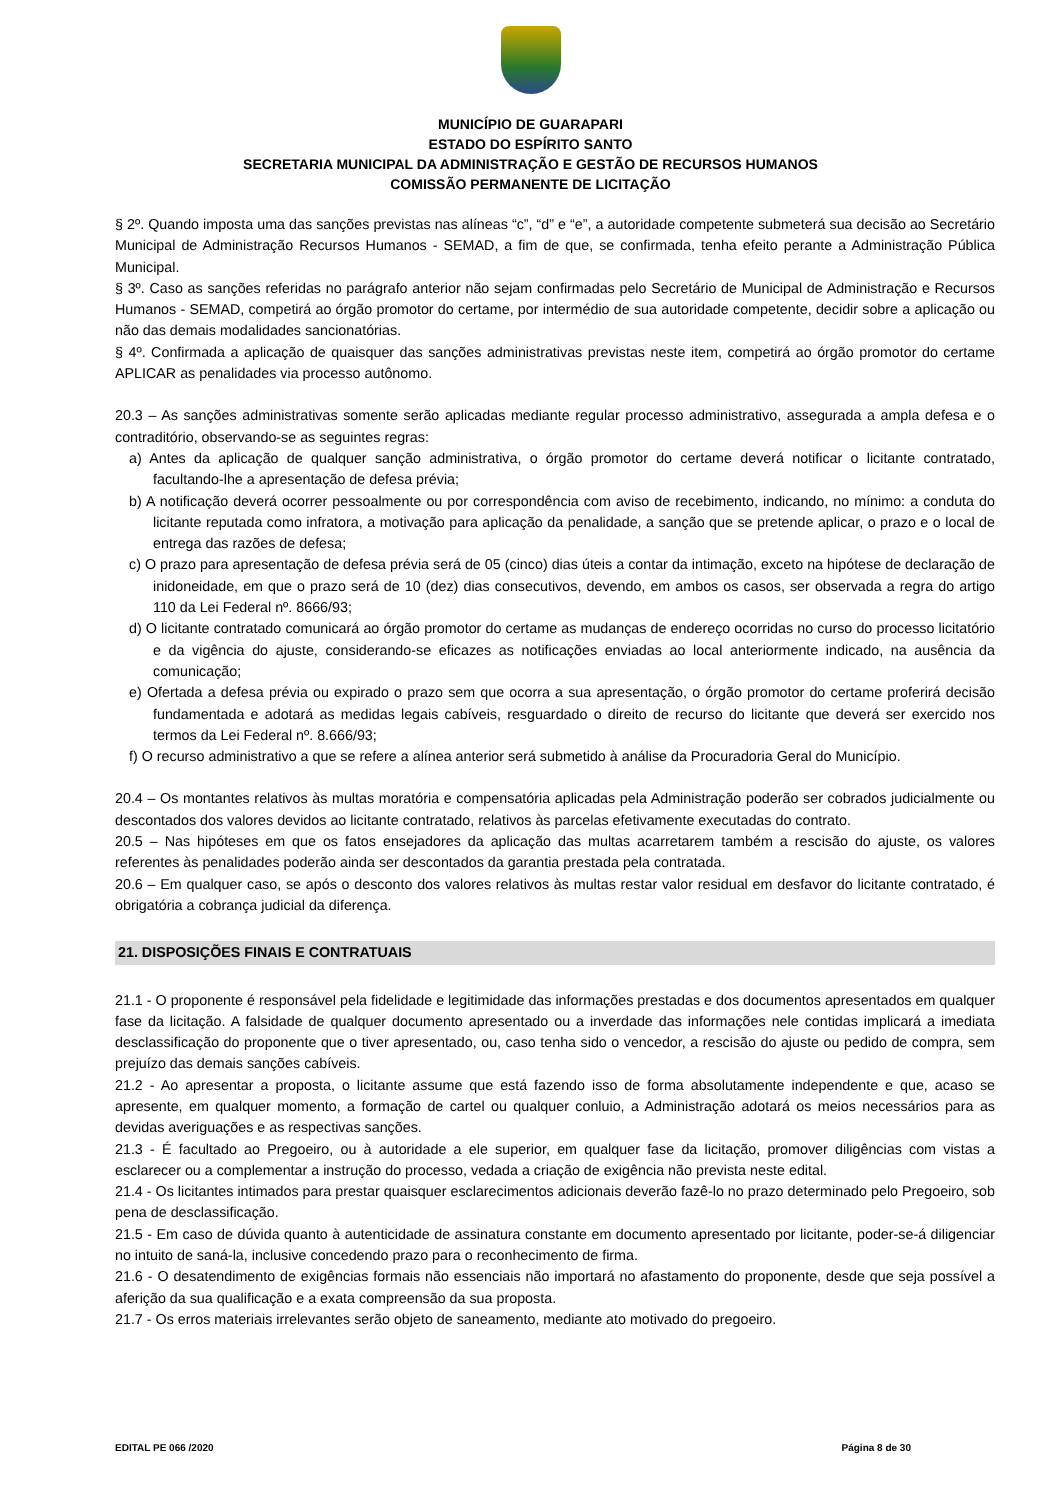MUNICÍPIO DE GUARAPARI
ESTADO DO ESPÍRITO SANTO
SECRETARIA MUNICIPAL DA ADMINISTRAÇÃO E GESTÃO DE RECURSOS HUMANOS
COMISSÃO PERMANENTE DE LICITAÇÃO
§ 2º. Quando imposta uma das sanções previstas nas alíneas “c”, “d” e “e”, a autoridade competente submeterá sua decisão ao Secretário Municipal de Administração Recursos Humanos - SEMAD, a fim de que, se confirmada, tenha efeito perante a Administração Pública Municipal.
§ 3º. Caso as sanções referidas no parágrafo anterior não sejam confirmadas pelo Secretário de Municipal de Administração e Recursos Humanos - SEMAD, competirá ao órgão promotor do certame, por intermédio de sua autoridade competente, decidir sobre a aplicação ou não das demais modalidades sancionatórias.
§ 4º. Confirmada a aplicação de quaisquer das sanções administrativas previstas neste item, competirá ao órgão promotor do certame APLICAR as penalidades via processo autônomo.
20.3 – As sanções administrativas somente serão aplicadas mediante regular processo administrativo, assegurada a ampla defesa e o contraditório, observando-se as seguintes regras:
a) Antes da aplicação de qualquer sanção administrativa, o órgão promotor do certame deverá notificar o licitante contratado, facultando-lhe a apresentação de defesa prévia;
b) A notificação deverá ocorrer pessoalmente ou por correspondência com aviso de recebimento, indicando, no mínimo: a conduta do licitante reputada como infratora, a motivação para aplicação da penalidade, a sanção que se pretende aplicar, o prazo e o local de entrega das razões de defesa;
c) O prazo para apresentação de defesa prévia será de 05 (cinco) dias úteis a contar da intimação, exceto na hipótese de declaração de inidoneidade, em que o prazo será de 10 (dez) dias consecutivos, devendo, em ambos os casos, ser observada a regra do artigo 110 da Lei Federal nº. 8666/93;
d) O licitante contratado comunicará ao órgão promotor do certame as mudanças de endereço ocorridas no curso do processo licitatório e da vigência do ajuste, considerando-se eficazes as notificações enviadas ao local anteriormente indicado, na ausência da comunicação;
e) Ofertada a defesa prévia ou expirado o prazo sem que ocorra a sua apresentação, o órgão promotor do certame proferirá decisão fundamentada e adotará as medidas legais cabíveis, resguardado o direito de recurso do licitante que deverá ser exercido nos termos da Lei Federal nº. 8.666/93;
f) O recurso administrativo a que se refere a alínea anterior será submetido à análise da Procuradoria Geral do Município.
20.4 – Os montantes relativos às multas moratória e compensatória aplicadas pela Administração poderão ser cobrados judicialmente ou descontados dos valores devidos ao licitante contratado, relativos às parcelas efetivamente executadas do contrato.
20.5 – Nas hipóteses em que os fatos ensejadores da aplicação das multas acarretarem também a rescisão do ajuste, os valores referentes às penalidades poderão ainda ser descontados da garantia prestada pela contratada.
20.6 – Em qualquer caso, se após o desconto dos valores relativos às multas restar valor residual em desfavor do licitante contratado, é obrigatória a cobrança judicial da diferença.
21. DISPOSIÇÕES FINAIS E CONTRATUAIS
21.1 - O proponente é responsável pela fidelidade e legitimidade das informações prestadas e dos documentos apresentados em qualquer fase da licitação. A falsidade de qualquer documento apresentado ou a inverdade das informações nele contidas implicará a imediata desclassificação do proponente que o tiver apresentado, ou, caso tenha sido o vencedor, a rescisão do ajuste ou pedido de compra, sem prejuízo das demais sanções cabíveis.
21.2 - Ao apresentar a proposta, o licitante assume que está fazendo isso de forma absolutamente independente e que, acaso se apresente, em qualquer momento, a formação de cartel ou qualquer conluio, a Administração adotará os meios necessários para as devidas averiguações e as respectivas sanções.
21.3 - É facultado ao Pregoeiro, ou à autoridade a ele superior, em qualquer fase da licitação, promover diligências com vistas a esclarecer ou a complementar a instrução do processo, vedada a criação de exigência não prevista neste edital.
21.4 - Os licitantes intimados para prestar quaisquer esclarecimentos adicionais deverão fazê-lo no prazo determinado pelo Pregoeiro, sob pena de desclassificação.
21.5 - Em caso de dúvida quanto à autenticidade de assinatura constante em documento apresentado por licitante, poder-se-á diligenciar no intuito de saná-la, inclusive concedendo prazo para o reconhecimento de firma.
21.6 - O desatendimento de exigências formais não essenciais não importará no afastamento do proponente, desde que seja possível a aferição da sua qualificação e a exata compreensão da sua proposta.
21.7 - Os erros materiais irrelevantes serão objeto de saneamento, mediante ato motivado do pregoeiro.
EDITAL PE 066 /2020 Página 8 de 30